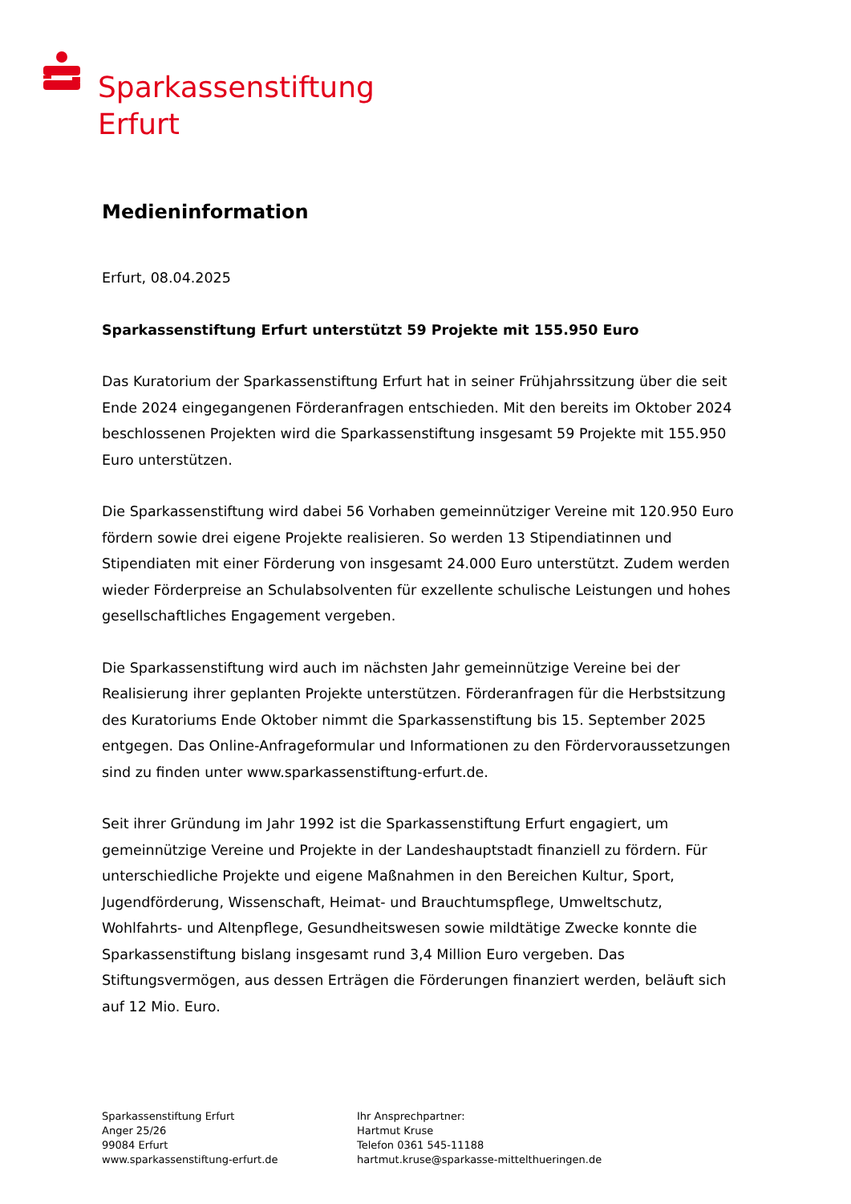Sparkassenstiftung
Erfurt
Medieninformation
Erfurt, 08.04.2025
Sparkassenstiftung Erfurt unterstützt 59 Projekte mit 155.950 Euro
Das Kuratorium der Sparkassenstiftung Erfurt hat in seiner Frühjahrssitzung über die seit Ende 2024 eingegangenen Förderanfragen entschieden. Mit den bereits im Oktober 2024 beschlossenen Projekten wird die Sparkassenstiftung insgesamt 59 Projekte mit 155.950 Euro unterstützen.
Die Sparkassenstiftung wird dabei 56 Vorhaben gemeinnütziger Vereine mit 120.950 Euro fördern sowie drei eigene Projekte realisieren. So werden 13 Stipendiatinnen und Stipendiaten mit einer Förderung von insgesamt 24.000 Euro unterstützt. Zudem werden wieder Förderpreise an Schulabsolventen für exzellente schulische Leistungen und hohes gesellschaftliches Engagement vergeben.
Die Sparkassenstiftung wird auch im nächsten Jahr gemeinnützige Vereine bei der Realisierung ihrer geplanten Projekte unterstützen. Förderanfragen für die Herbstsitzung des Kuratoriums Ende Oktober nimmt die Sparkassenstiftung bis 15. September 2025 entgegen. Das Online-Anfrageformular und Informationen zu den Fördervoraussetzungen sind zu finden unter www.sparkassenstiftung-erfurt.de.
Seit ihrer Gründung im Jahr 1992 ist die Sparkassenstiftung Erfurt engagiert, um gemeinnützige Vereine und Projekte in der Landeshauptstadt finanziell zu fördern. Für unterschiedliche Projekte und eigene Maßnahmen in den Bereichen Kultur, Sport, Jugendförderung, Wissenschaft, Heimat- und Brauchtumspflege, Umweltschutz, Wohlfahrts- und Altenpflege, Gesundheitswesen sowie mildtätige Zwecke konnte die Sparkassenstiftung bislang insgesamt rund 3,4 Million Euro vergeben. Das Stiftungsvermögen, aus dessen Erträgen die Förderungen finanziert werden, beläuft sich auf 12 Mio. Euro.
Sparkassenstiftung Erfurt
Anger 25/26
99084 Erfurt
www.sparkassenstiftung-erfurt.de
Ihr Ansprechpartner:
Hartmut Kruse
Telefon 0361 545-11188
hartmut.kruse@sparkasse-mittelthueringen.de